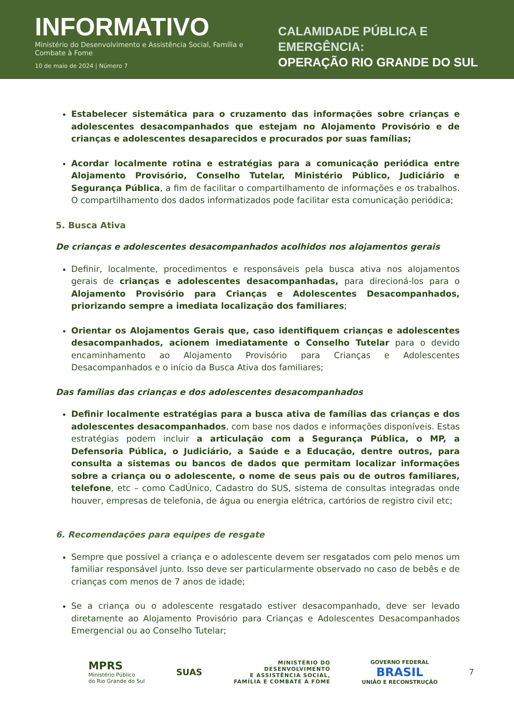INFORMATIVO
Ministério do Desenvolvimento e Assistência Social, Família e Combate à Fome
10 de maio de 2024 | Número 7
CALAMIDADE PÚBLICA E EMERGÊNCIA:
OPERAÇÃO RIO GRANDE DO SUL
Estabelecer sistemática para o cruzamento das informações sobre crianças e adolescentes desacompanhados que estejam no Alojamento Provisório e de crianças e adolescentes desaparecidos e procurados por suas famílias;
Acordar localmente rotina e estratégias para a comunicação periódica entre Alojamento Provisório, Conselho Tutelar, Ministério Público, Judiciário e Segurança Pública, a fim de facilitar o compartilhamento de informações e os trabalhos. O compartilhamento dos dados informatizados pode facilitar esta comunicação periódica;
5. Busca Ativa
De crianças e adolescentes desacompanhados acolhidos nos alojamentos gerais
Definir, localmente, procedimentos e responsáveis pela busca ativa nos alojamentos gerais de crianças e adolescentes desacompanhadas, para direcioná-los para o Alojamento Provisório para Crianças e Adolescentes Desacompanhados, priorizando sempre a imediata localização dos familiares;
Orientar os Alojamentos Gerais que, caso identifiquem crianças e adolescentes desacompanhados, acionem imediatamente o Conselho Tutelar para o devido encaminhamento ao Alojamento Provisório para Crianças e Adolescentes Desacompanhados e o início da Busca Ativa dos familiares;
Das famílias das crianças e dos adolescentes desacompanhados
Definir localmente estratégias para a busca ativa de famílias das crianças e dos adolescentes desacompanhados, com base nos dados e informações disponíveis. Estas estratégias podem incluir a articulação com a Segurança Pública, o MP, a Defensoria Pública, o Judiciário, a Saúde e a Educação, dentre outros, para consulta a sistemas ou bancos de dados que permitam localizar informações sobre a criança ou o adolescente, o nome de seus pais ou de outros familiares, telefone, etc – como CadÚnico, Cadastro do SUS, sistema de consultas integradas onde houver, empresas de telefonia, de água ou energia elétrica, cartórios de registro civil etc;
6. Recomendações para equipes de resgate
Sempre que possível a criança e o adolescente devem ser resgatados com pelo menos um familiar responsável junto. Isso deve ser particularmente observado no caso de bebês e de crianças com menos de 7 anos de idade;
Se a criança ou o adolescente resgatado estiver desacompanhado, deve ser levado diretamente ao Alojamento Provisório para Crianças e Adolescentes Desacompanhados Emergencial ou ao Conselho Tutelar;
MPRS
Ministério Público
do Rio Grande do Sul
SUAS
MINISTÉRIO DO
DESENVOLVIMENTO
E ASSISTÊNCIA SOCIAL,
FAMÍLIA E COMBATE À FOME
GOVERNO FEDERAL
BRASIL
UNIÃO E RECONSTRUÇÃO
7